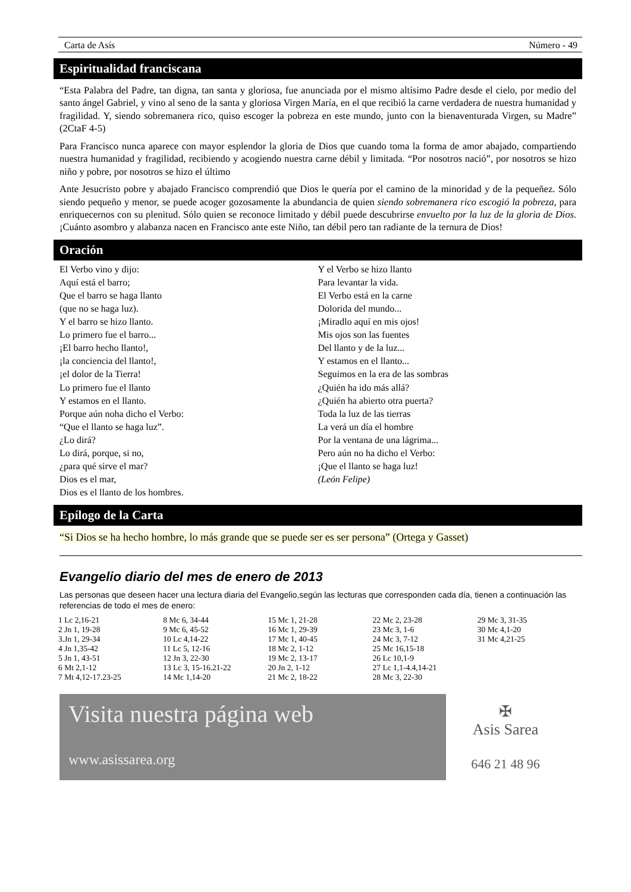Carta de Asís Número - 49
Espiritualidad franciscana
“Esta Palabra del Padre, tan digna, tan santa y gloriosa, fue anunciada por el mismo altísimo Padre desde el cielo, por medio del santo ángel Gabriel, y vino al seno de la santa y gloriosa Virgen María, en el que recibió la carne verdadera de nuestra humanidad y fragilidad. Y, siendo sobremanera rico, quiso escoger la pobreza en este mundo, junto con la bienaventurada Virgen, su Madre” (2CtaF 4-5)
Para Francisco nunca aparece con mayor esplendor la gloria de Dios que cuando toma la forma de amor abajado, compartiendo nuestra humanidad y fragilidad, recibiendo y acogiendo nuestra carne débil y limitada. “Por nosotros nació”, por nosotros se hizo niño y pobre, por nosotros se hizo el último
Ante Jesucristo pobre y abajado Francisco comprendió que Dios le quería por el camino de la minoridad y de la pequeñez. Sólo siendo pequeño y menor, se puede acoger gozosamente la abundancia de quien siendo sobremanera rico escogió la pobreza, para enriquecernos con su plenitud. Sólo quien se reconoce limitado y débil puede descubrirse envuelto por la luz de la gloria de Dios. ¡Cuánto asombro y alabanza nacen en Francisco ante este Niño, tan débil pero tan radiante de la ternura de Dios!
Oración
El Verbo vino y dijo:
Aquí está el barro;
Que el barro se haga llanto
(que no se haga luz).
Y el barro se hizo llanto.
Lo primero fue el barro...
¡El barro hecho llanto!,
¡la conciencia del llanto!,
¡el dolor de la Tierra!
Lo primero fue el llanto
Y estamos en el llanto.
Porque aún noha dicho el Verbo:
“Que el llanto se haga luz”.
¿Lo dirá?
Lo dirá, porque, si no,
¿para qué sirve el mar?
Dios es el mar,
Dios es el llanto de los hombres.
Y el Verbo se hizo llanto
Para levantar la vida.
El Verbo está en la carne
Dolorida del mundo...
¡Miradlo aquí en mis ojos!
Mis ojos son las fuentes
Del llanto y de la luz...
Y estamos en el llanto...
Seguimos en la era de las sombras
¿Quién ha ido más allá?
¿Quién ha abierto otra puerta?
Toda la luz de las tierras
La verá un día el hombre
Por la ventana de una lágrima...
Pero aún no ha dicho el Verbo:
¡Que el llanto se haga luz!
(León Felipe)
Epílogo de la Carta
“Si Dios se ha hecho hombre, lo más grande que se puede ser es ser persona” (Ortega y Gasset)
Evangelio diario del mes de enero de 2013
Las personas que deseen hacer una lectura diaria del Evangelio,según las lecturas que corresponden cada día, tienen a continuación las referencias de todo el mes de enero:
| 1 Lc 2,16-21 | 8 Mc 6, 34-44 | 15 Mc 1, 21-28 | 22 Mc 2, 23-28 | 29 Mc 3, 31-35 |
| 2 Jn 1, 19-28 | 9 Mc 6, 45-52 | 16 Mc 1, 29-39 | 23 Mc 3, 1-6 | 30 Mc 4,1-20 |
| 3.Jn 1, 29-34 | 10 Lc 4,14-22 | 17 Mc 1, 40-45 | 24 Mc 3, 7-12 | 31 Mc 4,21-25 |
| 4 Jn 1,35-42 | 11 Lc 5, 12-16 | 18 Mc 2, 1-12 | 25 Mc 16,15-18 | |
| 5 Jn 1, 43-51 | 12 Jn 3, 22-30 | 19 Mc 2, 13-17 | 26 Lc 10,1-9 | |
| 6 Mt 2,1-12 | 13 Lc 3, 15-16.21-22 | 20 Jn 2, 1-12 | 27 Lc 1,1-4.4,14-21 | |
| 7 Mt 4,12-17.23-25 | 14 Mc 1,14-20 | 21 Mc 2, 18-22 | 28 Mc 3, 22-30 | |
Visita nuestra página web
www.asissarea.org
✠
Asis Sarea
646 21 48 96